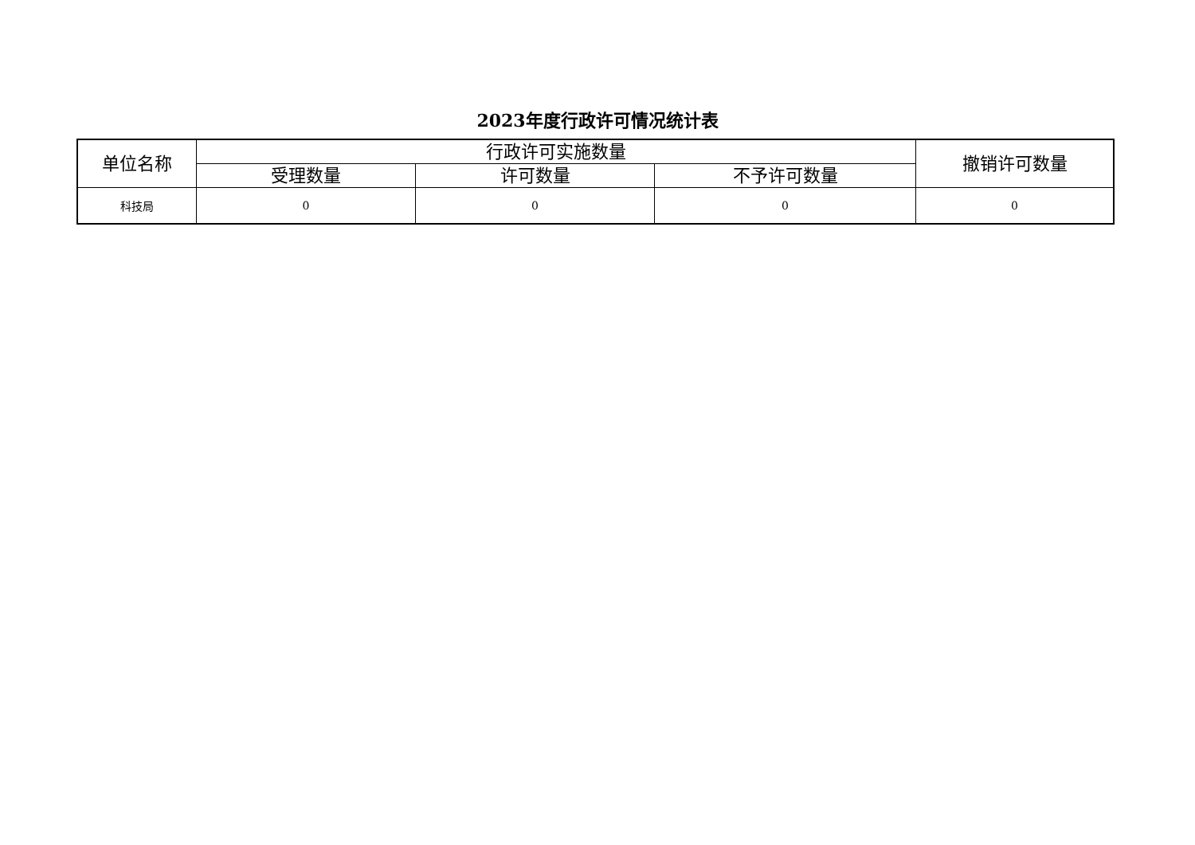2023年度行政许可情况统计表
| 单位名称 | 行政许可实施数量 | | | 撤销许可数量 |
| --- | --- | --- | --- | --- |
| | 受理数量 | 许可数量 | 不予许可数量 | |
| 科技局 | 0 | 0 | 0 | 0 |